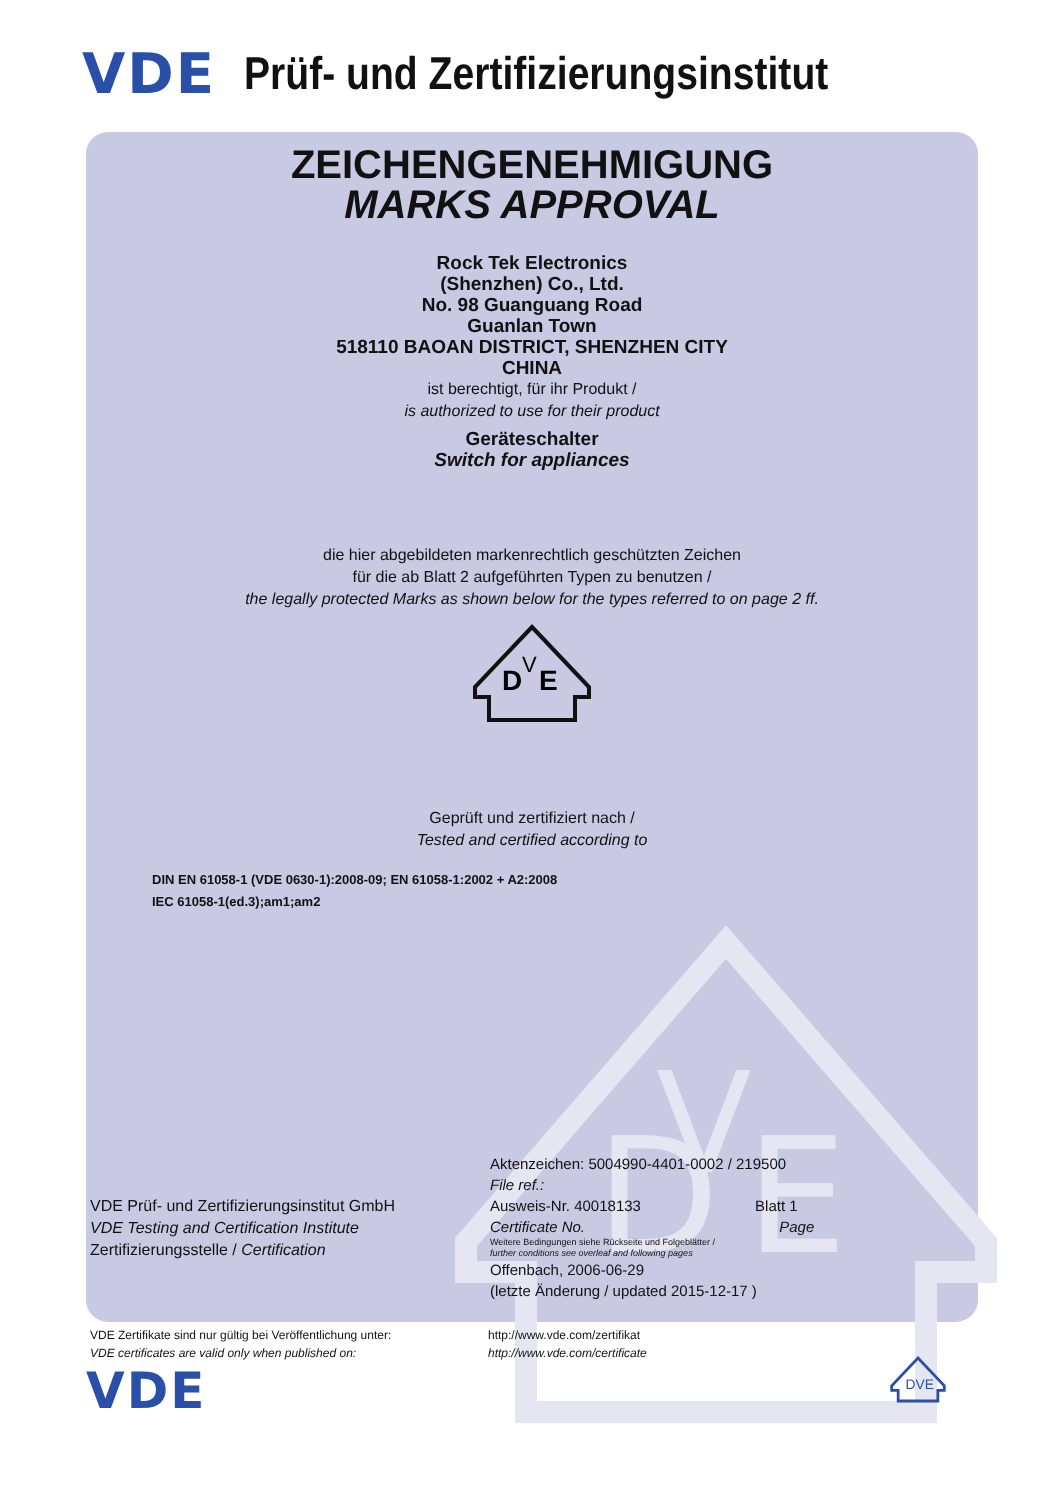VDE Prüf- und Zertifizierungsinstitut
D
V
E
ZEICHENGENEHMIGUNG
MARKS APPROVAL
Rock Tek Electronics
(Shenzhen) Co., Ltd.
No. 98 Guanguang Road
Guanlan Town
518110 BAOAN DISTRICT, SHENZHEN CITY
CHINA
ist berechtigt, für ihr Produkt /
is authorized to use for their product
Geräteschalter
Switch for appliances
die hier abgebildeten markenrechtlich geschützten Zeichen
für die ab Blatt 2 aufgeführten Typen zu benutzen /
the legally protected Marks as shown below for the types referred to on page 2 ff.
D
V
E
Geprüft und zertifiziert nach /
Tested and certified according to
DIN EN 61058-1 (VDE 0630-1):2008-09; EN 61058-1:2002 + A2:2008
IEC 61058-1(ed.3);am1;am2
VDE Prüf- und Zertifizierungsinstitut GmbH
VDE Testing and Certification Institute
Zertifizierungsstelle / Certification
Aktenzeichen: 5004990-4401-0002 / 219500
File ref.:
Ausweis-Nr. 40018133 Blatt 1
Certificate No. Page
Weitere Bedingungen siehe Rückseite und Folgeblätter /
further conditions see overleaf and following pages
Offenbach, 2006-06-29
(letzte Änderung / updated 2015-12-17 )
VDE Zertifikate sind nur gültig bei Veröffentlichung unter:
VDE certificates are valid only when published on:
http://www.vde.com/zertifikat
http://www.vde.com/certificate
VDE
DVE